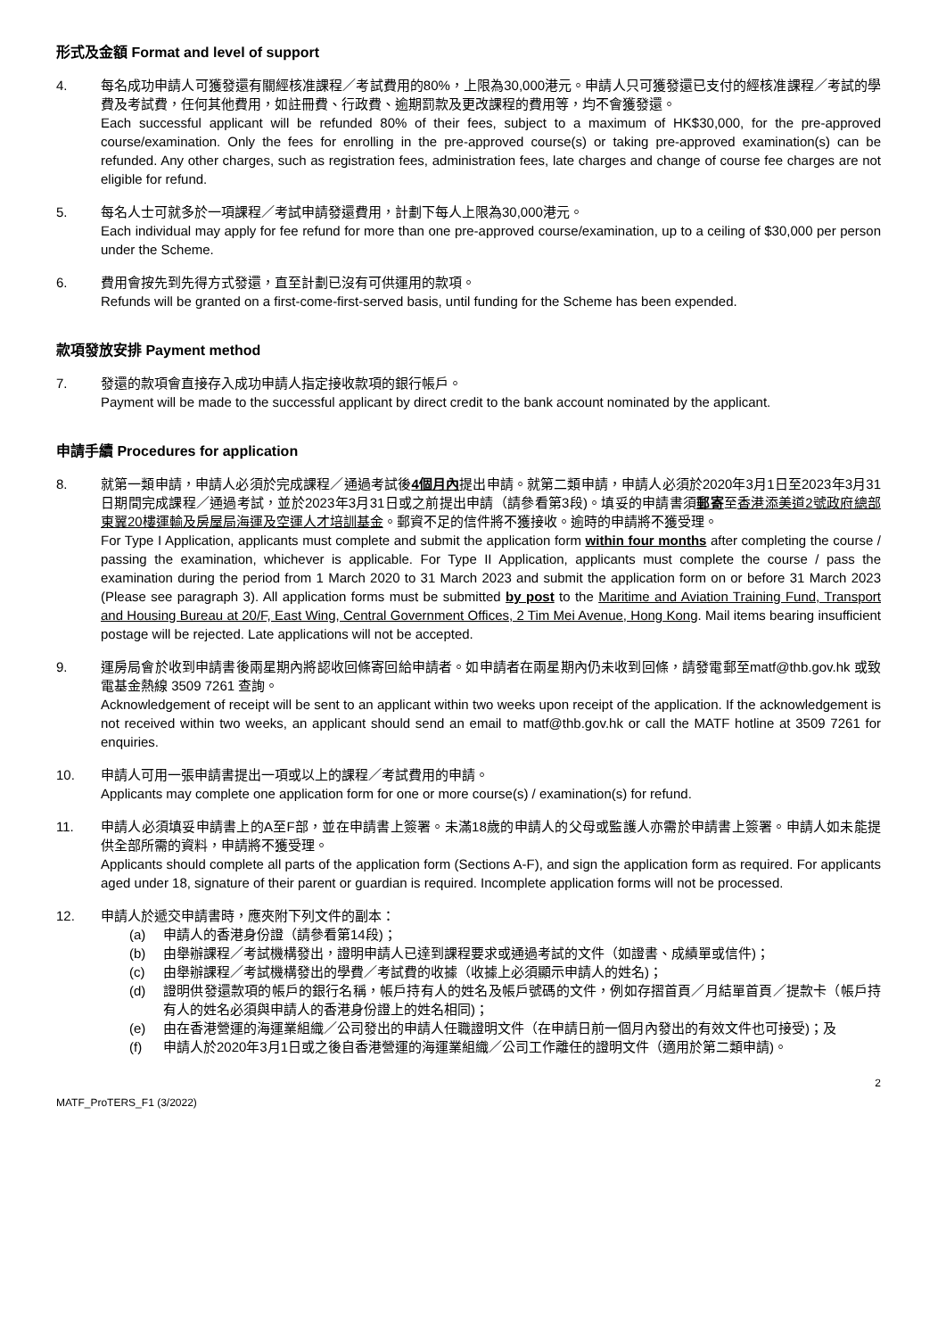形式及金額 Format and level of support
4. 每名成功申請人可獲發還有關經核准課程／考試費用的80%，上限為30,000港元。申請人只可獲發還已支付的經核准課程／考試的學費及考試費，任何其他費用，如註冊費、行政費、逾期罰款及更改課程的費用等，均不會獲發還。
Each successful applicant will be refunded 80% of their fees, subject to a maximum of HK$30,000, for the pre-approved course/examination. Only the fees for enrolling in the pre-approved course(s) or taking pre-approved examination(s) can be refunded. Any other charges, such as registration fees, administration fees, late charges and change of course fee charges are not eligible for refund.
5. 每名人士可就多於一項課程／考試申請發還費用，計劃下每人上限為30,000港元。
Each individual may apply for fee refund for more than one pre-approved course/examination, up to a ceiling of $30,000 per person under the Scheme.
6. 費用會按先到先得方式發還，直至計劃已沒有可供運用的款項。
Refunds will be granted on a first-come-first-served basis, until funding for the Scheme has been expended.
款項發放安排 Payment method
7. 發還的款項會直接存入成功申請人指定接收款項的銀行帳戶。
Payment will be made to the successful applicant by direct credit to the bank account nominated by the applicant.
申請手續 Procedures for application
8. 就第一類申請，申請人必須於完成課程／通過考試後4個月內提出申請。就第二類申請，申請人必須於2020年3月1日至2023年3月31日期間完成課程／通過考試，並於2023年3月31日或之前提出申請（請參看第3段)。填妥的申請書須郵寄至香港添美道2號政府總部東翼20樓運輸及房屋局海運及空運人才培訓基金。郵資不足的信件將不獲接收。逾時的申請將不獲受理。
For Type I Application, applicants must complete and submit the application form within four months after completing the course / passing the examination, whichever is applicable. For Type II Application, applicants must complete the course / pass the examination during the period from 1 March 2020 to 31 March 2023 and submit the application form on or before 31 March 2023 (Please see paragraph 3). All application forms must be submitted by post to the Maritime and Aviation Training Fund, Transport and Housing Bureau at 20/F, East Wing, Central Government Offices, 2 Tim Mei Avenue, Hong Kong. Mail items bearing insufficient postage will be rejected. Late applications will not be accepted.
9. 運房局會於收到申請書後兩星期內將認收回條寄回給申請者。如申請者在兩星期內仍未收到回條，請發電郵至matf@thb.gov.hk 或致電基金熱線 3509 7261 查詢。
Acknowledgement of receipt will be sent to an applicant within two weeks upon receipt of the application. If the acknowledgement is not received within two weeks, an applicant should send an email to matf@thb.gov.hk or call the MATF hotline at 3509 7261 for enquiries.
10. 申請人可用一張申請書提出一項或以上的課程／考試費用的申請。
Applicants may complete one application form for one or more course(s) / examination(s) for refund.
11. 申請人必須填妥申請書上的A至F部，並在申請書上簽署。未滿18歲的申請人的父母或監護人亦需於申請書上簽署。申請人如未能提供全部所需的資料，申請將不獲受理。
Applicants should complete all parts of the application form (Sections A-F), and sign the application form as required. For applicants aged under 18, signature of their parent or guardian is required. Incomplete application forms will not be processed.
12. 申請人於遞交申請書時，應夾附下列文件的副本：
(a) 申請人的香港身份證（請參看第14段)；
(b) 由舉辦課程／考試機構發出，證明申請人已達到課程要求或通過考試的文件（如證書、成績單或信件)；
(c) 由舉辦課程／考試機構發出的學費／考試費的收據（收據上必須顯示申請人的姓名)；
(d) 證明供發還款項的帳戶的銀行名稱，帳戶持有人的姓名及帳戶號碼的文件，例如存摺首頁／月結單首頁／提款卡（帳戶持有人的姓名必須與申請人的香港身份證上的姓名相同)；
(e) 由在香港營運的海運業組織／公司發出的申請人任職證明文件（在申請日前一個月內發出的有效文件也可接受)；及
(f) 申請人於2020年3月1日或之後自香港營運的海運業組織／公司工作離任的證明文件（適用於第二類申請)。
MATF_ProTERS_F1 (3/2022) 2